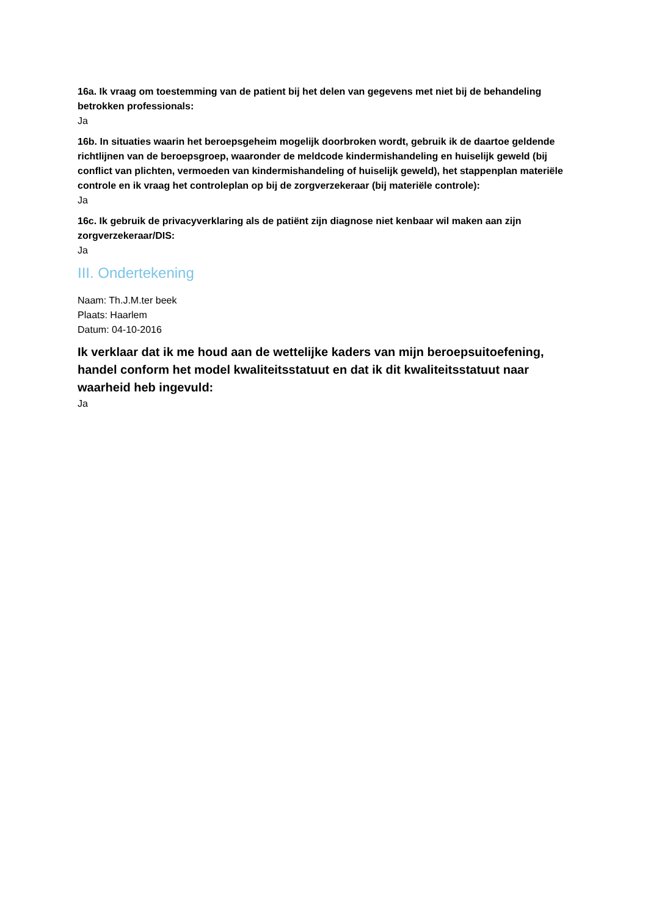16a. Ik vraag om toestemming van de patient bij het delen van gegevens met niet bij de behandeling betrokken professionals:
Ja
16b. In situaties waarin het beroepsgeheim mogelijk doorbroken wordt, gebruik ik de daartoe geldende richtlijnen van de beroepsgroep, waaronder de meldcode kindermishandeling en huiselijk geweld (bij conflict van plichten, vermoeden van kindermishandeling of huiselijk geweld), het stappenplan materiële controle en ik vraag het controleplan op bij de zorgverzekeraar (bij materiële controle):
Ja
16c. Ik gebruik de privacyverklaring als de patiënt zijn diagnose niet kenbaar wil maken aan zijn zorgverzekeraar/DIS:
Ja
III. Ondertekening
Naam: Th.J.M.ter beek
Plaats: Haarlem
Datum: 04-10-2016
Ik verklaar dat ik me houd aan de wettelijke kaders van mijn beroepsuitoefening, handel conform het model kwaliteitsstatuut en dat ik dit kwaliteitsstatuut naar waarheid heb ingevuld:
Ja